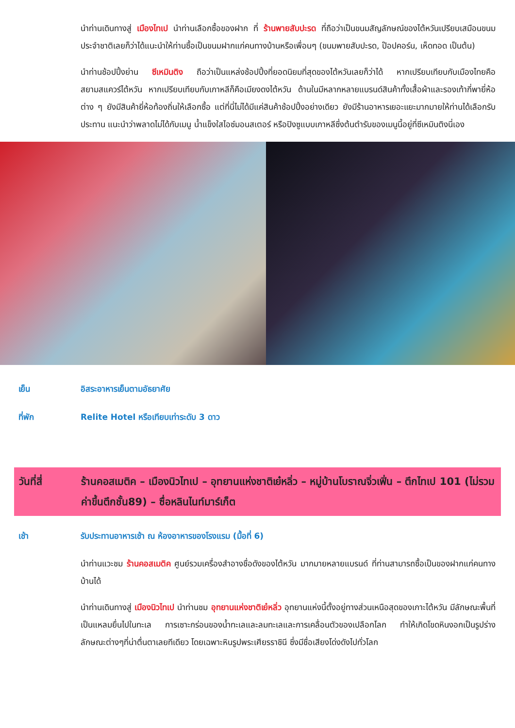นำท่านเดินทางสู่ เมืองไทเป นำท่านเลือกซื้อของฝาก ที่ ร้านพายสับปะรด ที่ถือว่าเป็นขนมสัญลักษณ์ของไต้หวันเปรียบเสมือนขนมประจำชาติเลยก็ว่าได้แนะนำให้ท่านซื้อเป็นขนมฝากแก่คนทางบ้านหรือเพื่อนๆ (ขนมพายสับปะรด, ป๊อปคอร์น, เห็ดทอด เป็นต้น)
นำท่านช้อปปิ้งย่าน ซีเหมินติง ถือว่าเป็นแหล่งช้อปปิ้งที่ยอดนิยมที่สุดของไต้หวันเลยก็ว่าได้ หากเปรียบเทียบกับเมืองไทยคือสยามสแควร์ไต้หวัน หากเปรียบเทียบกับเกาหลีก็คือเมียงดงไต้หวัน ด้านในมีหลากหลายแบรนด์สินค้าทั้งเสื้อผ้าและรองเท้ากี่พายี่ห้อต่าง ๆ ยังมีสินค้ายี่ห้อท้องถิ่นให้เลือกซื้อ แต่ที่นี่ไม่ได้มีแค่สินค้าช้อปปิ้งอย่างเดียว ยังมีร้านอาหารเยอะแยะมากมายให้ท่านได้เลือกรับประทาน แนะนำว่าพลาดไม่ได้กับเมนู น้ำแข็งใสไอซ์มอนสเตอร์ หรือปิงซูแบบเกาหลีซึ่งต้นตำรับของเมนูนี้อยู่ที่ซีเหมินติงนี่เอง
เย็น อิสระอาหารเย็นตามอัธยาศัย
ที่พัก Relite Hotel หรือเทียบเท่าระดับ 3 ดาว
วันที่สี่ ร้านคอสเมติค – เมืองนิวไทเป – อุทยานแห่งชาติเย๋หลิ่ว – หมู่บ้านโบราณจิ่วเฟิ่น – ตึกไทเป 101 (ไม่รวมค่าขึ้นตึกชั้น89) – ซื่อหลินไนท์มาร์เก็ต
เช้า รับประทานอาหารเช้า ณ ห้องอาหารของโรงแรม (มื้อที่ 6)
นำท่านแวะชม ร้านคอสเมติค ศูนย์รวมเครื่องสำอางชื่อดังของไต้หวัน มากมายหลายแบรนด์ ที่ท่านสามารถซื้อเป็นของฝากแก่คนทางบ้านได้
นำท่านเดินทางสู่ เมืองนิวไทเป นำท่านชม อุทยานแห่งชาติเย๋หลิ่ว อุทยานแห่งนี้ตั้งอยู่ทางส่วนเหนือสุดของเกาะไต้หวัน มีลักษณะพื้นที่เป็นแหลมยื่นไปในทะเล การเซาะกร่อนของน้ำทะเลและลมทะเลและการเคลื่อนตัวของเปลือกโลก ทำให้เกิดโขดหินงอกเป็นรูปร่างลักษณะต่างๆที่น่าตื่นตาเลยทีเดียว โดยเฉพาะหินรูปพระเศียรราชินี ซึ่งมีชื่อเสียงโด่งดังไปทั่วโลก